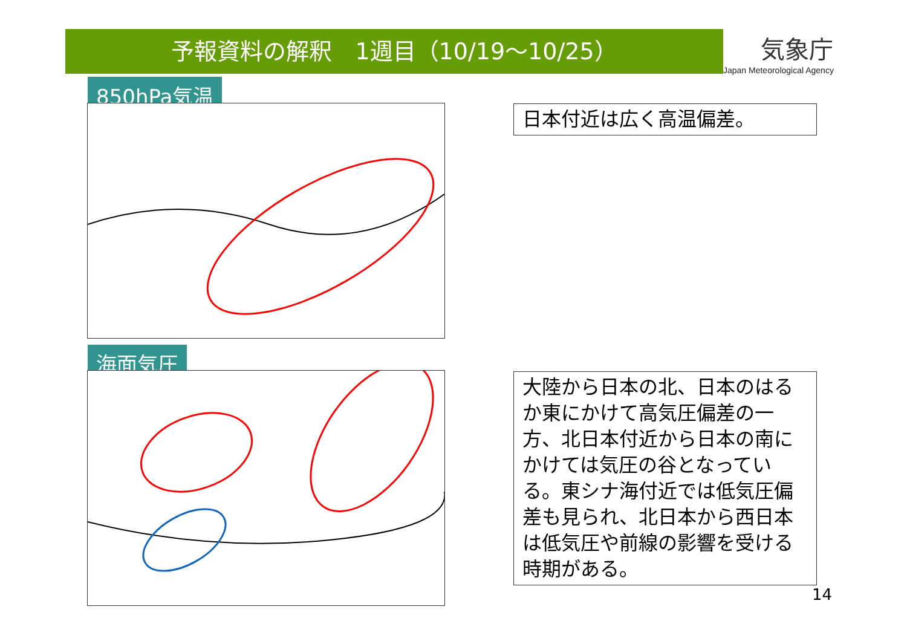予報資料の解釈　1週目（10/19～10/25）
気象庁
Japan Meteorological Agency
850hPa気温
海面気圧
日本付近は広く高温偏差。
大陸から日本の北、日本のはるか東にかけて高気圧偏差の一方、北日本付近から日本の南にかけては気圧の谷となっている。東シナ海付近では低気圧偏差も見られ、北日本から西日本は低気圧や前線の影響を受ける時期がある。
14